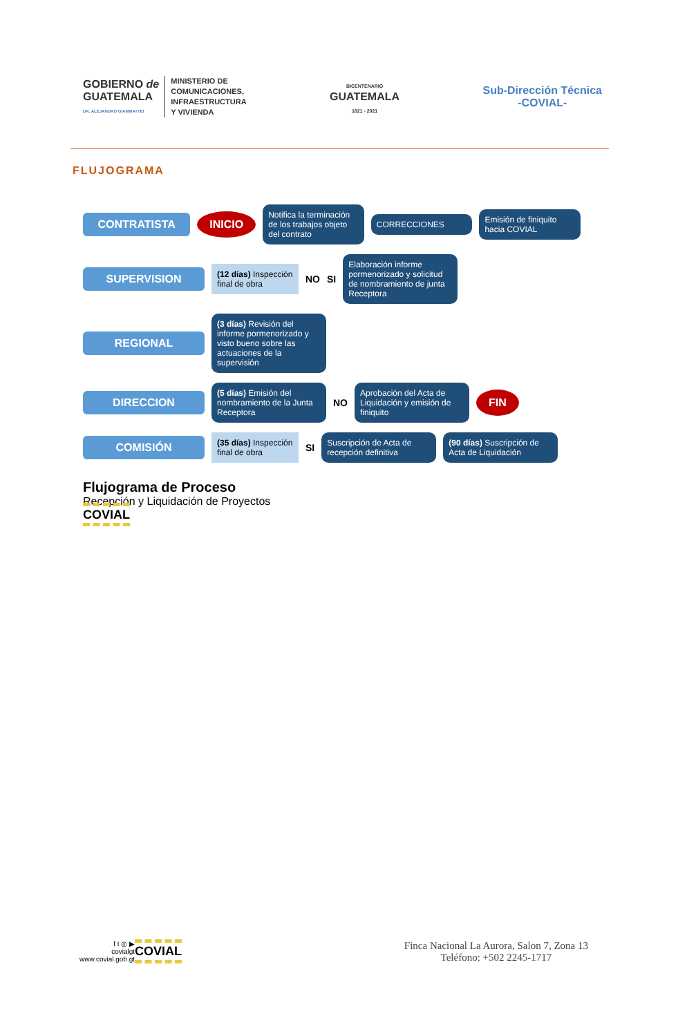GOBIERNO de
GUATEMALA
DR. ALEJANDRO GIAMMATTEI
MINISTERIO DE
COMUNICACIONES,
INFRAESTRUCTURA
Y VIVIENDA
BICENTENARIO
GUATEMALA
1821 - 2021
Sub-Dirección Técnica
-COVIAL-
FLUJOGRAMA
CONTRATISTA INICIO
Notifica la terminación de los trabajos objeto del contrato
CORRECCIONES
Emisión de finiquito hacia COVIAL
SUPERVISION
(12 días) Inspección final de obra
NO SI
Elaboración informe pormenorizado y solicitud de nombramiento de junta Receptora
REGIONAL
(3 días) Revisión del informe pormenorizado y visto bueno sobre las actuaciones de la supervisión
DIRECCION
(5 días) Emisión del nombramiento de la Junta Receptora
NO
Aprobación del Acta de Liquidación y emisión de finiquito
FIN
COMISIÓN
(35 días) Inspección final de obra
SI
Suscripción de Acta de recepción definitiva
(90 días) Suscripción de Acta de Liquidación
Flujograma de Proceso
Recepción y Liquidación de Proyectos
COVIAL
f t ◎ ▶
covialgt
www.covial.gob.gt
COVIAL
Finca Nacional La Aurora, Salon 7, Zona 13
Teléfono: +502 2245-1717